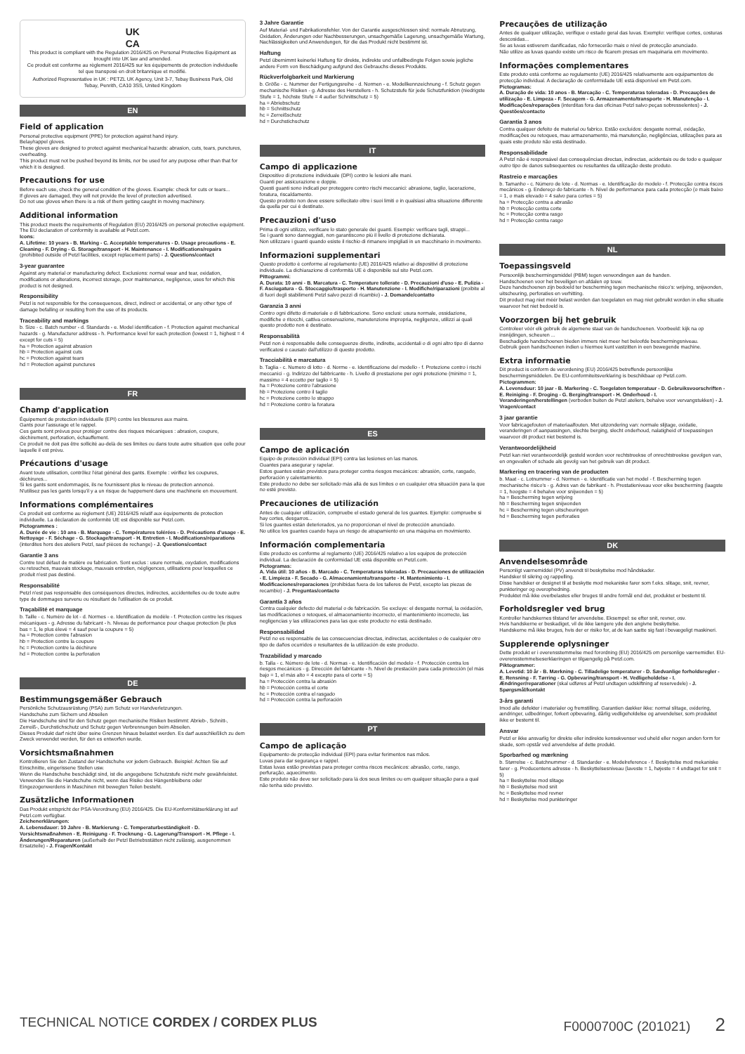UK
CA
This product is compliant with the Regulation 2016/425 on Personal Protective Equipment as brought into UK law and amended.
Ce produit est conforme au règlement 2016/425 sur les équipements de protection individuelle tel que transposé en droit britannique et modifié.
Authorized Representative in UK : PETZL UK Agency, Unit 3-7, Tebay Business Park, Old Tebay, Penrith, CA10 3SS, United Kingdom
EN
Field of application
Personal protective equipment (PPE) for protection against hand injury.
Belay/rappel gloves.
These gloves are designed to protect against mechanical hazards: abrasion, cuts, tears, punctures, overheating.
This product must not be pushed beyond its limits, nor be used for any purpose other than that for which it is designed.
Precautions for use
Before each use, check the general condition of the gloves. Example: check for cuts or tears...
If gloves are damaged, they will not provide the level of protection advertised.
Do not use gloves when there is a risk of them getting caught in moving machinery.
Additional information
This product meets the requirements of Regulation (EU) 2016/425 on personal protective equipment. The EU declaration of conformity is available at Petzl.com.
Icons:
A. Lifetime: 10 years - B. Marking - C. Acceptable temperatures - D. Usage precautions - E. Cleaning - F. Drying - G. Storage/transport - H. Maintenance - I. Modifications/repairs (prohibited outside of Petzl facilities, except replacement parts) - J. Questions/contact
3-year guarantee
Against any material or manufacturing defect. Exclusions: normal wear and tear, oxidation, modifications or alterations, incorrect storage, poor maintenance, negligence, uses for which this product is not designed.
Responsibility
Petzl is not responsible for the consequences, direct, indirect or accidental, or any other type of damage befalling or resulting from the use of its products.
Traceability and markings
b. Size - c. Batch number - d. Standards - e. Model identification - f. Protection against mechanical hazards - g. Manufacturer address - h. Performance level for each protection (lowest = 1, highest = 4 except for cuts = 5)
ha = Protection against abrasion
hb = Protection against cuts
hc = Protection against tears
hd = Protection against punctures
FR
Champ d'application
Équipement de protection individuelle (EPI) contre les blessures aux mains.
Gants pour l'assurage et le rappel.
Ces gants sont prévus pour protéger contre des risques mécaniques : abrasion, coupure, déchirement, perforation, échauffement.
Ce produit ne doit pas être sollicité au-delà de ses limites ou dans toute autre situation que celle pour laquelle il est prévu.
Précautions d'usage
Avant toute utilisation, contrôlez l'état général des gants. Exemple : vérifiez les coupures, déchirures...
Si les gants sont endommagés, ils ne fournissent plus le niveau de protection annoncé.
N'utilisez pas les gants lorsqu'il y a un risque de happement dans une machinerie en mouvement.
Informations complémentaires
Ce produit est conforme au règlement (UE) 2016/425 relatif aux équipements de protection individuelle. La déclaration de conformité UE est disponible sur Petzl.com.
Pictogrammes :
A. Durée de vie : 10 ans - B. Marquage - C. Températures tolérées - D. Précautions d'usage - E. Nettoyage - F. Séchage - G. Stockage/transport - H. Entretien - I. Modifications/réparations (interdites hors des ateliers Petzl, sauf pièces de rechange) - J. Questions/contact
Garantie 3 ans
Contre tout défaut de matière ou fabrication. Sont exclus : usure normale, oxydation, modifications ou retouches, mauvais stockage, mauvais entretien, négligences, utilisations pour lesquelles ce produit n'est pas destiné.
Responsabilité
Petzl n'est pas responsable des conséquences directes, indirectes, accidentelles ou de toute autre type de dommages survenu ou résultant de l'utilisation de ce produit.
Traçabilité et marquage
b. Taille - c. Numéro de lot - d. Normes - e. Identification du modèle - f. Protection contre les risques mécaniques - g. Adresse du fabricant - h. Niveau de performance pour chaque protection (le plus bas = 1, le plus élevé = 4 sauf pour la coupure = 5)
ha = Protection contre l'abrasion
hb = Protection contre la coupure
hc = Protection contre la déchirure
hd = Protection contre la perforation
DE
Bestimmungsgemäßer Gebrauch
Persönliche Schutzausrüstung (PSA) zum Schutz vor Handverletzungen.
Handschuhe zum Sichern und Abseilen
Die Handschuhe sind für den Schutz gegen mechanische Risiken bestimmt: Abrieb-, Schnitt-, Zerreiß-, Durchstichschutz und Schutz gegen Verbrennungen beim Abseilen.
Dieses Produkt darf nicht über seine Grenzen hinaus belastet werden. Es darf ausschließlich zu dem Zweck verwendet werden, für den es entworfen wurde.
Vorsichtsmaßnahmen
Kontrollieren Sie den Zustand der Handschuhe vor jedem Gebrauch. Beispiel: Achten Sie auf Einschnitte, eingerissene Stellen usw.
Wenn die Handschuhe beschädigt sind, ist die angegebene Schutzstufe nicht mehr gewährleistet.
Verwenden Sie die Handschuhe nicht, wenn das Risiko des Hängenbleibens oder Eingezogenwerdens in Maschinen mit bewegten Teilen besteht.
Zusätzliche Informationen
Das Produkt entspricht der PSA-Verordnung (EU) 2016/425. Die EU-Konformitätserklärung ist auf Petzl.com verfügbar.
Zeichenerklärungen:
A. Lebensdauer: 10 Jahre - B. Markierung - C. Temperaturbeständigkeit - D. Vorsichtsmaßnahmen - E. Reinigung - F. Trocknung - G. Lagerung/Transport - H. Pflege - I. Änderungen/Reparaturen (außerhalb der Petzl Betriebsstätten nicht zulässig, ausgenommen Ersatzteile) - J. Fragen/Kontakt
3 Jahre Garantie
Auf Material- und Fabrikationsfehler. Von der Garantie ausgeschlossen sind: normale Abnutzung, Oxidation, Änderungen oder Nachbesserungen, unsachgemäße Lagerung, unsachgemäße Wartung, Nachlässigkeiten und Anwendungen, für die das Produkt nicht bestimmt ist.
Haftung
Petzl übernimmt keinerlei Haftung für direkte, indirekte und unfallbedingte Folgen sowie jegliche andere Form von Beschädigung aufgrund des Gebrauchs dieses Produkts.
Rückverfolgbarkeit und Markierung
b. Größe - c. Nummer der Fertigungsreihe - d. Normen - e. Modellkennzeichnung - f. Schutz gegen mechanische Risiken - g. Adresse des Herstellers - h. Schutzstufe für jede Schutzfunktion (niedrigste Stufe = 1, höchste Stufe = 4 außer Schnittschutz = 5)
ha = Abriebschutz
hb = Schnittschutz
hc = Zerreißschutz
hd = Durchstichschutz
IT
Campo di applicazione
Dispositivo di protezione individuale (DPI) contro le lesioni alle mani.
Guanti per assicurazione e doppie.
Questi guanti sono indicati per proteggere contro rischi meccanici: abrasione, taglio, lacerazione, foratura, riscaldamento.
Questo prodotto non deve essere sollecitato oltre i suoi limiti o in qualsiasi altra situazione differente da quella per cui è destinato.
Precauzioni d'uso
Prima di ogni utilizzo, verificare lo stato generale dei guanti. Esempio: verificare tagli, strappi...
Se i guanti sono danneggiati, non garantiscono più il livello di protezione dichiarata.
Non utilizzare i guanti quando esiste il rischio di rimanere impigliati in un macchinario in movimento.
Informazioni supplementari
Questo prodotto è conforme al regolamento (UE) 2016/425 relativo ai dispositivi di protezione individuale. La dichiarazione di conformità UE è disponibile sul sito Petzl.com.
Pittogrammi:
A. Durata: 10 anni - B. Marcatura - C. Temperature tollerate - D. Precauzioni d'uso - E. Pulizia - F. Asciugatura - G. Stoccaggio/trasporto - H. Manutenzione - I. Modifiche/riparazioni (proibite al di fuori degli stabilimenti Petzl salvo pezzi di ricambio) - J. Domande/contatto
Garanzia 3 anni
Contro ogni difetto di materiale o di fabbricazione. Sono esclusi: usura normale, ossidazione, modifiche o ritocchi, cattiva conservazione, manutenzione impropria, negligenze, utilizzi ai quali questo prodotto non è destinato.
Responsabilità
Petzl non è responsabile delle conseguenze dirette, indirette, accidentali o di ogni altro tipo di danno verificatosi o causato dall'utilizzo di questo prodotto.
Tracciabilità e marcatura
b. Taglia - c. Numero di lotto - d. Norme - e. Identificazione del modello - f. Protezione contro i rischi meccanici - g. Indirizzo del fabbricante - h. Livello di prestazione per ogni protezione (minimo = 1, massimo = 4 eccetto per taglio = 5)
ha = Protezione contro l'abrasione
hb = Protezione contro il taglio
hc = Protezione contro lo strappo
hd = Protezione contro la foratura
ES
Campo de aplicación
Equipo de protección individual (EPI) contra las lesiones en las manos.
Guantes para asegurar y rapelar.
Estos guantes están previstos para proteger contra riesgos mecánicos: abrasión, corte, rasgado, perforación y calentamiento.
Este producto no debe ser solicitado más allá de sus límites o en cualquier otra situación para la que no esté previsto.
Precauciones de utilización
Antes de cualquier utilización, compruebe el estado general de los guantes. Ejemplo: compruebe si hay cortes, desgarros...
Si los guantes están deteriorados, ya no proporcionan el nivel de protección anunciado.
No utilice los guantes cuando haya un riesgo de atrapamiento en una máquina en movimiento.
Información complementaria
Este producto es conforme al reglamento (UE) 2016/425 relativo a los equipos de protección individual. La declaración de conformidad UE está disponible en Petzl.com.
Pictogramas:
A. Vida útil: 10 años - B. Marcado - C. Temperaturas toleradas - D. Precauciones de utilización - E. Limpieza - F. Secado - G. Almacenamiento/transporte - H. Mantenimiento - I. Modificaciones/reparaciones (prohibidas fuera de los talleres de Petzl, excepto las piezas de recambio) - J. Preguntas/contacto
Garantía 3 años
Contra cualquier defecto del material o de fabricación. Se excluye: el desgaste normal, la oxidación, las modificaciones o retoques, el almacenamiento incorrecto, el mantenimiento incorrecto, las negligencias y las utilizaciones para las que este producto no está destinado.
Responsabilidad
Petzl no es responsable de las consecuencias directas, indirectas, accidentales o de cualquier otro tipo de daños ocurridos o resultantes de la utilización de este producto.
Trazabilidad y marcado
b. Talla - c. Número de lote - d. Normas - e. Identificación del modelo - f. Protección contra los riesgos mecánicos - g. Dirección del fabricante - h. Nivel de prestación para cada protección (el más bajo = 1, el más alto = 4 excepto para el corte = 5)
ha = Protección contra la abrasión
hb = Protección contra el corte
hc = Protección contra el rasgado
hd = Protección contra la perforación
PT
Campo de aplicação
Equipamento de protecção individual (EPI) para evitar ferimentos nas mãos.
Luvas para dar segurança e rappel.
Estas luvas estão previstas para proteger contra riscos mecânicos: abrasão, corte, rasgo, perfuração, aquecimento.
Este produto não deve ser solicitado para lá dos seus limites ou em qualquer situação para a qual não tenha sido previsto.
Precauções de utilização
Antes de qualquer utilização, verifique o estado geral das luvas. Exemplo: verifique cortes, costuras descosidas...
Se as luvas estiverem danificadas, não fornecerão mais o nível de protecção anunciado.
Não utilize as luvas quando existe um risco de ficarem presas em maquinaria em movimento.
Informações complementares
Este produto está conforme ao regulamento (UE) 2016/425 relativamente aos equipamentos de protecção individual. A declaração de conformidade UE está disponível em Petzl.com.
Pictogramas:
A. Duração de vida: 10 anos - B. Marcação - C. Temperaturas toleradas - D. Precauções de utilização - E. Limpeza - F. Secagem - G. Armazenamento/transporte - H. Manutenção - I. Modificações/reparações (interditas fora das oficinas Petzl salvo peças sobresselentes) - J. Questões/contacto
Garantia 3 anos
Contra qualquer defeito de material ou fabrico. Estão excluídos: desgaste normal, oxidação, modificações ou retoques, mau armazenamento, má manutenção, negligências, utilizações para as quais este produto não está destinado.
Responsabilidade
A Petzl não é responsável das consequências directas, indirectas, acidentais ou de todo e qualquer outro tipo de danos subsequentes ou resultantes da utilização deste produto.
Rastreio e marcações
b. Tamanho - c. Número de lote - d. Normas - e. Identificação do modelo - f. Protecção contra riscos mecânicos - g. Endereço do fabricante - h. Nível de performance para cada protecção (o mais baixo = 1, o mais elevado = 4 salvo para cortes = 5)
ha = Protecção contra a abrasão
hb = Protecção contra corte
hc = Protecção contra rasgo
hd = Protecção contra rasgo
NL
Toepassingsveld
Persoonlijk beschermingsmiddel (PBM) tegen verwondingen aan de handen.
Handschoenen voor het beveiligen en afdalen op touw.
Deze handschoenen zijn bedoeld ter bescherming tegen mechanische risico's: wrijving, snijwonden, uitscheuring, perforaties en verhitting.
Dit product mag niet méér belast worden dan toegelaten en mag niet gebruikt worden in elke situatie waarvoor het niet bedoeld is.
Voorzorgen bij het gebruik
Controleer vóór elk gebruik de algemene staat van de handschoenen. Voorbeeld: kijk na op insnijdingen, scheuren ...
Beschadigde handschoenen bieden immers niet meer het beloofde beschermingsniveau.
Gebruik geen handschoenen indien u hiermee kunt vastzitten in een bewegende machine.
Extra informatie
Dit product is conform de verordening (EU) 2016/425 betreffende persoonlijke beschermingsmiddelen. De EU-conformiteitsverklaring is beschikbaar op Petzl.com.
Pictogrammen:
A. Levensduur: 10 jaar - B. Markering - C. Toegelaten temperatuur - D. Gebruiksvoorschriften - E. Reiniging - F. Droging - G. Berging/transport - H. Onderhoud - I. Veranderingen/herstellingen (verboden buiten de Petzl ateliers, behalve voor vervangstukken) - J. Vragen/contact
3 jaar garantie
Voor fabricagefouten of materiaalfouten. Met uitzondering van: normale slijtage, oxidatie, veranderingen of aanpassingen, slechte berging, slecht onderhoud, nalatigheid of toepassingen waarvoor dit product niet bestemd is.
Verantwoordelijkheid
Petzl kan niet verantwoordelijk gesteld worden voor rechtstreekse of onrechtstreekse gevolgen van, en ongevallen of schade als gevolg van het gebruik van dit product.
Markering en tracering van de producten
b. Maat - c. Lotnummer - d. Normen - e. Identificatie van het model - f. Bescherming tegen mechanische risico's - g. Adres van de fabrikant - h. Prestatieniveau voor elke bescherming (laagste = 1, hoogste = 4 behalve voor snijwonden = 5)
ha = Bescherming tegen wrijving
hb = Bescherming tegen snijwonden
hc = Bescherming tegen uitscheuringen
hd = Bescherming tegen perforaties
DK
Anvendelsesområde
Personligt værnemiddel (PV) anvendt til beskyttelse mod håndskader.
Handsker til sikring og rappelling.
Disse handsker er designet til at beskytte mod mekaniske farer som f.eks. slitage, snit, revner, punkteringer og overophedning.
Produktet må ikke overbelastes eller bruges til andre formål end det, produktet er bestemt til.
Forholdsregler ved brug
Kontroller handskernes tilstand før anvendelse. Eksempel: se efter snit, revner, osv.
Hvis handskerne er beskadiget, vil de ikke længere yde den angivne beskyttelse.
Handskerne må ikke bruges, hvis der er risiko for, at de kan sætte sig fast i bevægeligt maskineri.
Supplerende oplysninger
Dette produkt er i overensstemmelse med forordning (EU) 2016/425 om personlige værnemidler. EU-overensstemmelseserklæringen er tilgængelig på Petzl.com.
Piktogrammer:
A. Levetid: 10 år - B. Mærkning - C. Tilladelige temperaturer - D. Sædvanlige forholdsregler - E. Rensning - F. Tørring - G. Opbevaring/transport - H. Vedligeholdelse - I. Ændringer/reparationer (skal udføres af Petzl undtagen udskiftning af reservedele) - J. Spørgsmål/kontakt
3-års garanti
Imod alle defekter i materialer og fremstilling. Garantien dækker ikke: normal slitage, oxidering, ændringer, udbedringer, forkert opbevaring, dårlig vedligeholdelse og anvendelser, som produktet ikke er bestemt til.
Ansvar
Petzl er ikke ansvarlig for direkte eller indirekte konsekvenser ved uheld eller nogen anden form for skade, som opstår ved anvendelse af dette produkt.
Sporbarhed og mærkning
b. Størrelse - c. Batchnummer - d. Standarder - e. Modelreference - f. Beskyttelse mod mekaniske farer - g. Producentens adresse - h. Beskyttelsesniveau (laveste = 1, højeste = 4 undtaget for snit = 5)
ha = Beskyttelse mod slitage
hb = Beskyttelse mod snit
hc = Beskyttelse mod revner
hd = Beskyttelse mod punkteringer
TECHNICAL NOTICE CORDEX / CORDEX PLUS
F0000700C (201021) 2